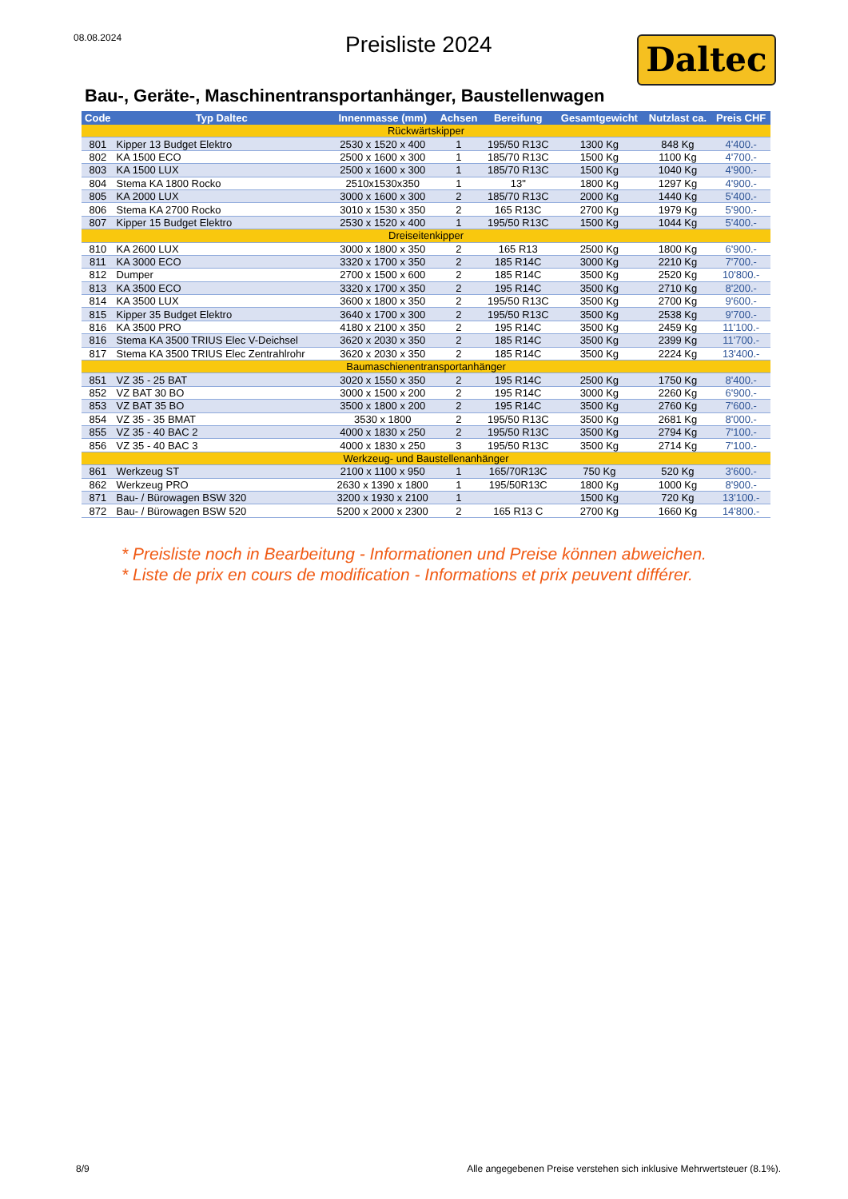08.08.2024
Preisliste 2024
Daltec
Bau-, Geräte-, Maschinentransportanhänger, Baustellenwagen
| Code | Typ Daltec | Innenmasse (mm) | Achsen | Bereifung | Gesamtgewicht | Nutzlast ca. | Preis CHF |
| --- | --- | --- | --- | --- | --- | --- | --- |
| Rückwärtskipper | | | | | | | |
| 801 | Kipper 13 Budget Elektro | 2530 x 1520 x 400 | 1 | 195/50 R13C | 1300 Kg | 848 Kg | 4'400.- |
| 802 | KA 1500 ECO | 2500 x 1600 x 300 | 1 | 185/70 R13C | 1500 Kg | 1100 Kg | 4'700.- |
| 803 | KA 1500 LUX | 2500 x 1600 x 300 | 1 | 185/70 R13C | 1500 Kg | 1040 Kg | 4'900.- |
| 804 | Stema KA 1800 Rocko | 2510x1530x350 | 1 | 13" | 1800 Kg | 1297 Kg | 4'900.- |
| 805 | KA 2000 LUX | 3000 x 1600 x 300 | 2 | 185/70 R13C | 2000 Kg | 1440 Kg | 5'400.- |
| 806 | Stema KA 2700 Rocko | 3010 x 1530 x 350 | 2 | 165 R13C | 2700 Kg | 1979 Kg | 5'900.- |
| 807 | Kipper 15 Budget Elektro | 2530 x 1520 x 400 | 1 | 195/50 R13C | 1500 Kg | 1044 Kg | 5'400.- |
| Dreiseitenkipper | | | | | | | |
| 810 | KA 2600 LUX | 3000 x 1800 x 350 | 2 | 165 R13 | 2500 Kg | 1800 Kg | 6'900.- |
| 811 | KA 3000 ECO | 3320 x 1700 x 350 | 2 | 185 R14C | 3000 Kg | 2210 Kg | 7'700.- |
| 812 | Dumper | 2700 x 1500 x 600 | 2 | 185 R14C | 3500 Kg | 2520 Kg | 10'800.- |
| 813 | KA 3500 ECO | 3320 x 1700 x 350 | 2 | 195 R14C | 3500 Kg | 2710 Kg | 8'200.- |
| 814 | KA 3500 LUX | 3600 x 1800 x 350 | 2 | 195/50 R13C | 3500 Kg | 2700 Kg | 9'600.- |
| 815 | Kipper 35 Budget Elektro | 3640 x 1700 x 300 | 2 | 195/50 R13C | 3500 Kg | 2538 Kg | 9'700.- |
| 816 | KA 3500 PRO | 4180 x 2100 x 350 | 2 | 195 R14C | 3500 Kg | 2459 Kg | 11'100.- |
| 816 | Stema KA 3500 TRIUS Elec V-Deichsel | 3620 x 2030 x 350 | 2 | 185 R14C | 3500 Kg | 2399 Kg | 11'700.- |
| 817 | Stema KA 3500 TRIUS Elec Zentrahlrohr | 3620 x 2030 x 350 | 2 | 185 R14C | 3500 Kg | 2224 Kg | 13'400.- |
| Baumaschienentransportanhänger | | | | | | | |
| 851 | VZ 35 - 25 BAT | 3020 x 1550 x 350 | 2 | 195 R14C | 2500 Kg | 1750 Kg | 8'400.- |
| 852 | VZ BAT 30 BO | 3000 x 1500 x 200 | 2 | 195 R14C | 3000 Kg | 2260 Kg | 6'900.- |
| 853 | VZ BAT 35 BO | 3500 x 1800 x 200 | 2 | 195 R14C | 3500 Kg | 2760 Kg | 7'600.- |
| 854 | VZ 35 - 35 BMAT | 3530 x 1800 | 2 | 195/50 R13C | 3500 Kg | 2681 Kg | 8'000.- |
| 855 | VZ 35 - 40 BAC 2 | 4000 x 1830 x 250 | 2 | 195/50 R13C | 3500 Kg | 2794 Kg | 7'100.- |
| 856 | VZ 35 - 40 BAC 3 | 4000 x 1830 x 250 | 3 | 195/50 R13C | 3500 Kg | 2714 Kg | 7'100.- |
| Werkzeug- und Baustellenanhänger | | | | | | | |
| 861 | Werkzeug ST | 2100 x 1100 x 950 | 1 | 165/70R13C | 750 Kg | 520 Kg | 3'600.- |
| 862 | Werkzeug PRO | 2630 x 1390 x 1800 | 1 | 195/50R13C | 1800 Kg | 1000 Kg | 8'900.- |
| 871 | Bau- / Bürowagen BSW 320 | 3200 x 1930 x 2100 | 1 | | 1500 Kg | 720 Kg | 13'100.- |
| 872 | Bau- / Bürowagen BSW 520 | 5200 x 2000 x 2300 | 2 | 165 R13 C | 2700 Kg | 1660 Kg | 14'800.- |
* Preisliste noch in Bearbeitung - Informationen und Preise können abweichen.
* Liste de prix en cours de modification - Informations et prix peuvent différer.
8/9 Alle angegebenen Preise verstehen sich inklusive Mehrwertsteuer (8.1%).